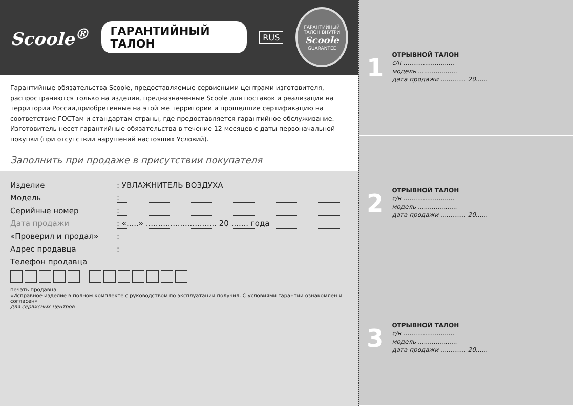Scoole<sup>®</sup> ГАРАНТИЙНЫЙ ТАЛОН RUS
ГАРАНТИЙНЫЙ ТАЛОН ВНУТРИ
Scoole
GUARANTEE
Гарантийные обязательства Scoole, предоставляемые сервисными центрами изготовителя, распространяются только на изделия, предназначенные Scoole для поставок и реализации на территории России,приобретенные на этой же территории и прошедшие сертификацию на соответствие ГОСТам и стандартам страны, где предоставляется гарантийное обслуживание. Изготовитель несет гарантийные обязательства в течение 12 месяцев с даты первоначальной покупки (при отсутствии нарушений настоящих Условий).
Заполнить при продаже в присутствии покупателя
Изделие: УВЛАЖНИТЕЛЬ ВОЗДУХА
Модель:
Серийные номер:
Дата продажи: «.....» ............................. 20 ....... года
«Проверил и продал»:
Адрес продавца:
Телефон продавца
печать продавца
«Исправное изделие в полном комплекте с руководством по эксплуатации получил. С условиями гарантии ознакомлен и согласен»
для сервисных центров
1
ОТРЫВНОЙ ТАЛОН
с/н ..........................
модель ....................
дата продажи ............. 20......
2
ОТРЫВНОЙ ТАЛОН
с/н ..........................
модель ....................
дата продажи ............. 20......
3
ОТРЫВНОЙ ТАЛОН
с/н ..........................
модель ....................
дата продажи ............. 20......